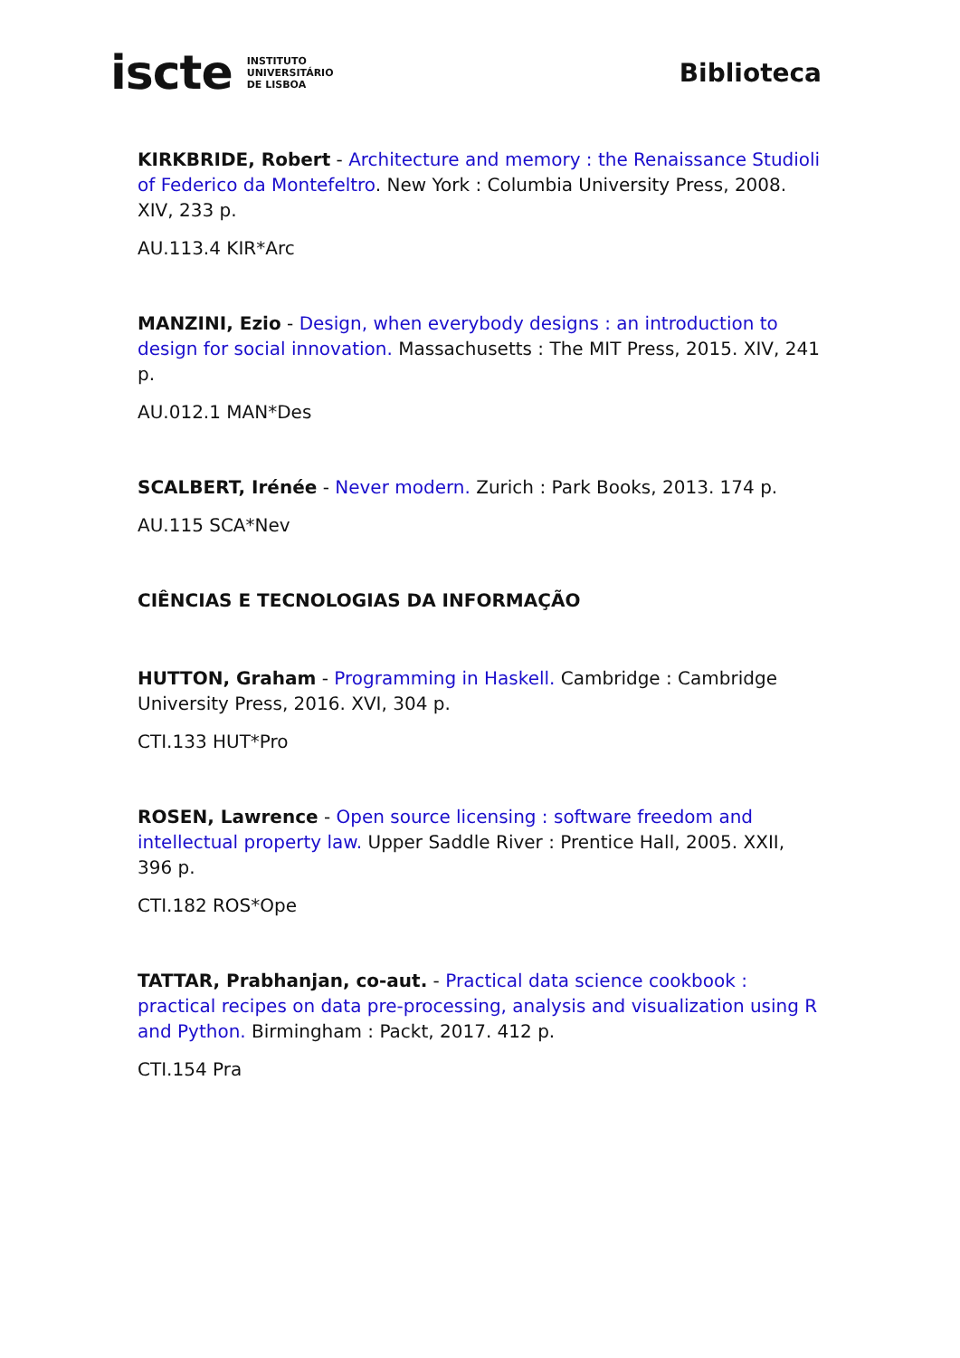iscte INSTITUTO
UNIVERSITÁRIO
DE LISBOA
Biblioteca
KIRKBRIDE, Robert - Architecture and memory : the Renaissance Studioli of Federico da Montefeltro. New York : Columbia University Press, 2008. XIV, 233 p.
AU.113.4 KIR*Arc
MANZINI, Ezio - Design, when everybody designs : an introduction to design for social innovation. Massachusetts : The MIT Press, 2015. XIV, 241 p.
AU.012.1 MAN*Des
SCALBERT, Irénée - Never modern. Zurich : Park Books, 2013. 174 p.
AU.115 SCA*Nev
CIÊNCIAS E TECNOLOGIAS DA INFORMAÇÃO
HUTTON, Graham - Programming in Haskell. Cambridge : Cambridge University Press, 2016. XVI, 304 p.
CTI.133 HUT*Pro
ROSEN, Lawrence - Open source licensing : software freedom and intellectual property law. Upper Saddle River : Prentice Hall, 2005. XXII, 396 p.
CTI.182 ROS*Ope
TATTAR, Prabhanjan, co-aut. - Practical data science cookbook : practical recipes on data pre-processing, analysis and visualization using R and Python. Birmingham : Packt, 2017. 412 p.
CTI.154 Pra